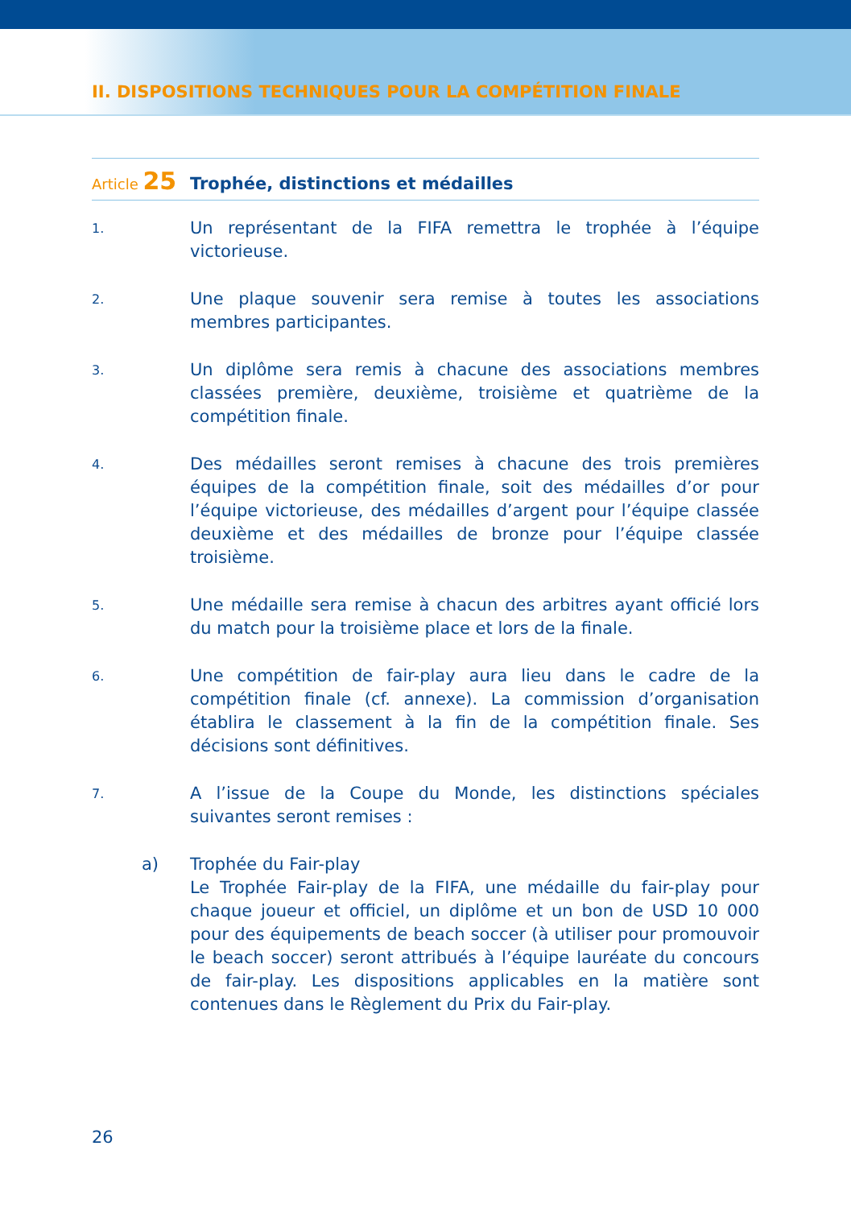II. DISPOSITIONS TECHNIQUES POUR LA COMPÉTITION FINALE
Article 25
Trophée, distinctions et médailles
1.
Un représentant de la FIFA remettra le trophée à l’équipe victorieuse.
2.
Une plaque souvenir sera remise à toutes les associations membres participantes.
3.
Un diplôme sera remis à chacune des associations membres classées première, deuxième, troisième et quatrième de la compétition finale.
4.
Des médailles seront remises à chacune des trois premières équipes de la compétition finale, soit des médailles d’or pour l’équipe victorieuse, des médailles d’argent pour l’équipe classée deuxième et des médailles de bronze pour l’équipe classée troisième.
5.
Une médaille sera remise à chacun des arbitres ayant officié lors du match pour la troisième place et lors de la finale.
6.
Une compétition de fair-play aura lieu dans le cadre de la compétition finale (cf. annexe). La commission d’organisation établira le classement à la fin de la compétition finale. Ses décisions sont définitives.
7.
A l’issue de la Coupe du Monde, les distinctions spéciales suivantes seront remises :
a) Trophée du Fair-play
Le Trophée Fair-play de la FIFA, une médaille du fair-play pour chaque joueur et officiel, un diplôme et un bon de USD 10 000 pour des équipements de beach soccer (à utiliser pour promouvoir le beach soccer) seront attribués à l’équipe lauréate du concours de fair-play. Les dispositions applicables en la matière sont contenues dans le Règlement du Prix du Fair-play.
26